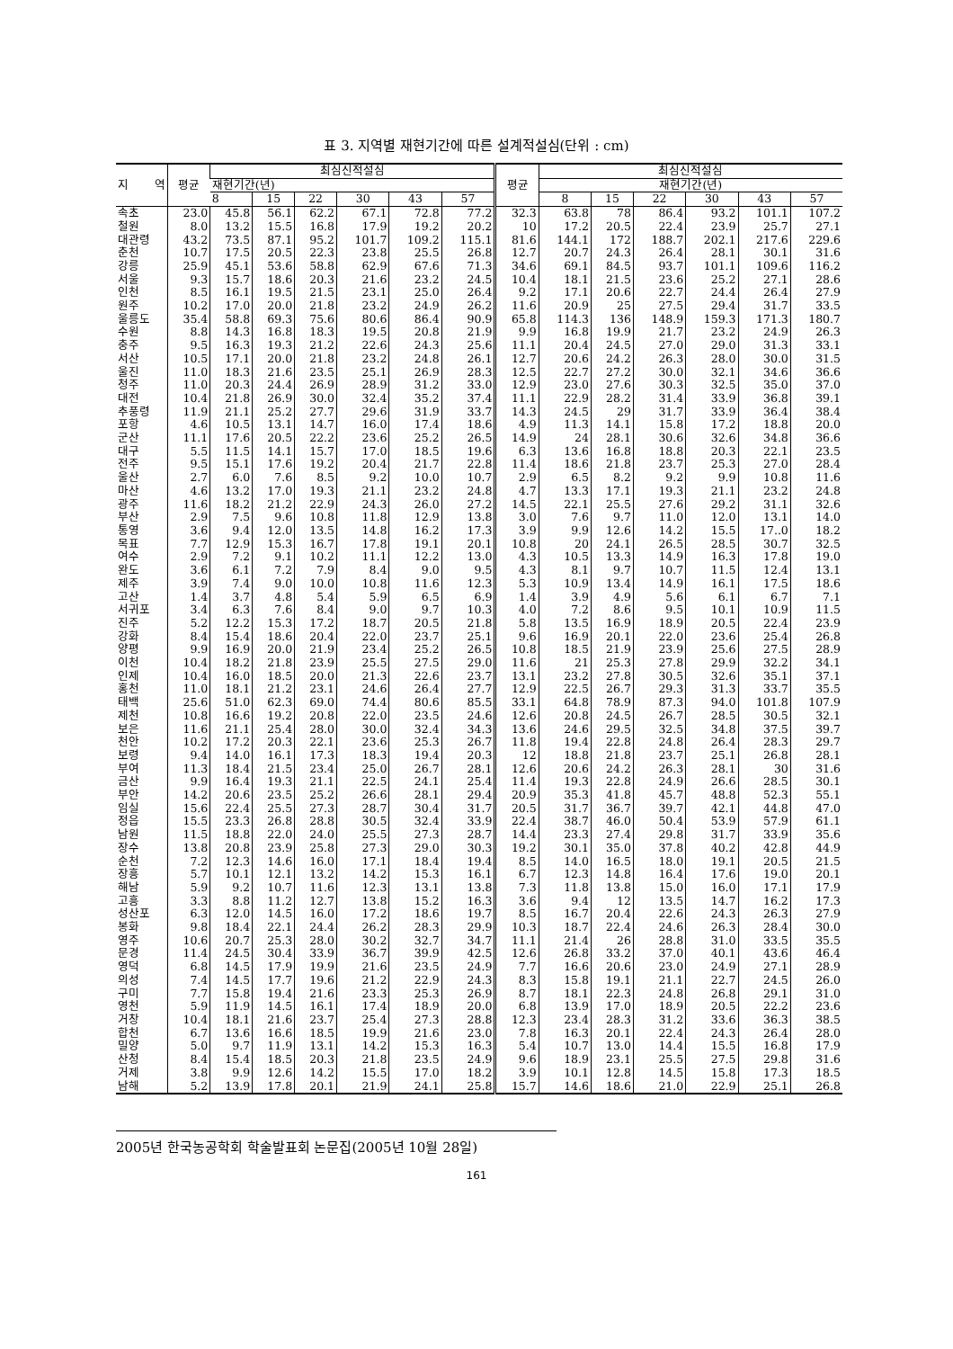표 3. 지역별 재현기간에 따른 설계적설심(단위 : cm)
| 지 역 | 평균 | 최심신적설심 | | | | | | 평균 | 최심신적설심 | | | | | |
| --- | --- | --- | --- | --- | --- | --- | --- | --- | --- | --- | --- | --- | --- | --- |
| | | 재현기간(년) | | | | | | | 재현기간(년) | | | | | |
| | | 8 | 15 | 22 | 30 | 43 | 57 | | 8 | 15 | 22 | 30 | 43 | 57 |
| 속초 | 23.0 | 45.8 | 56.1 | 62.2 | 67.1 | 72.8 | 77.2 | 32.3 | 63.8 | 78 | 86.4 | 93.2 | 101.1 | 107.2 |
| 철원 | 8.0 | 13.2 | 15.5 | 16.8 | 17.9 | 19.2 | 20.2 | 10 | 17.2 | 20.5 | 22.4 | 23.9 | 25.7 | 27.1 |
| 대관령 | 43.2 | 73.5 | 87.1 | 95.2 | 101.7 | 109.2 | 115.1 | 81.6 | 144.1 | 172 | 188.7 | 202.1 | 217.6 | 229.6 |
| 춘천 | 10.7 | 17.5 | 20.5 | 22.3 | 23.8 | 25.5 | 26.8 | 12.7 | 20.7 | 24.3 | 26.4 | 28.1 | 30.1 | 31.6 |
| 강릉 | 25.9 | 45.1 | 53.6 | 58.8 | 62.9 | 67.6 | 71.3 | 34.6 | 69.1 | 84.5 | 93.7 | 101.1 | 109.6 | 116.2 |
| 서울 | 9.3 | 15.7 | 18.6 | 20.3 | 21.6 | 23.2 | 24.5 | 10.4 | 18.1 | 21.5 | 23.6 | 25.2 | 27.1 | 28.6 |
| 인천 | 8.5 | 16.1 | 19.5 | 21.5 | 23.1 | 25.0 | 26.4 | 9.2 | 17.1 | 20.6 | 22.7 | 24.4 | 26.4 | 27.9 |
| 원주 | 10.2 | 17.0 | 20.0 | 21.8 | 23.2 | 24.9 | 26.2 | 11.6 | 20.9 | 25 | 27.5 | 29.4 | 31.7 | 33.5 |
| 울릉도 | 35.4 | 58.8 | 69.3 | 75.6 | 80.6 | 86.4 | 90.9 | 65.8 | 114.3 | 136 | 148.9 | 159.3 | 171.3 | 180.7 |
| 수원 | 8.8 | 14.3 | 16.8 | 18.3 | 19.5 | 20.8 | 21.9 | 9.9 | 16.8 | 19.9 | 21.7 | 23.2 | 24.9 | 26.3 |
| 충주 | 9.5 | 16.3 | 19.3 | 21.2 | 22.6 | 24.3 | 25.6 | 11.1 | 20.4 | 24.5 | 27.0 | 29.0 | 31.3 | 33.1 |
| 서산 | 10.5 | 17.1 | 20.0 | 21.8 | 23.2 | 24.8 | 26.1 | 12.7 | 20.6 | 24.2 | 26.3 | 28.0 | 30.0 | 31.5 |
| 울진 | 11.0 | 18.3 | 21.6 | 23.5 | 25.1 | 26.9 | 28.3 | 12.5 | 22.7 | 27.2 | 30.0 | 32.1 | 34.6 | 36.6 |
| 청주 | 11.0 | 20.3 | 24.4 | 26.9 | 28.9 | 31.2 | 33.0 | 12.9 | 23.0 | 27.6 | 30.3 | 32.5 | 35.0 | 37.0 |
| 대전 | 10.4 | 21.8 | 26.9 | 30.0 | 32.4 | 35.2 | 37.4 | 11.1 | 22.9 | 28.2 | 31.4 | 33.9 | 36.8 | 39.1 |
| 추풍령 | 11.9 | 21.1 | 25.2 | 27.7 | 29.6 | 31.9 | 33.7 | 14.3 | 24.5 | 29 | 31.7 | 33.9 | 36.4 | 38.4 |
| 포항 | 4.6 | 10.5 | 13.1 | 14.7 | 16.0 | 17.4 | 18.6 | 4.9 | 11.3 | 14.1 | 15.8 | 17.2 | 18.8 | 20.0 |
| 군산 | 11.1 | 17.6 | 20.5 | 22.2 | 23.6 | 25.2 | 26.5 | 14.9 | 24 | 28.1 | 30.6 | 32.6 | 34.8 | 36.6 |
| 대구 | 5.5 | 11.5 | 14.1 | 15.7 | 17.0 | 18.5 | 19.6 | 6.3 | 13.6 | 16.8 | 18.8 | 20.3 | 22.1 | 23.5 |
| 전주 | 9.5 | 15.1 | 17.6 | 19.2 | 20.4 | 21.7 | 22.8 | 11.4 | 18.6 | 21.8 | 23.7 | 25.3 | 27.0 | 28.4 |
| 울산 | 2.7 | 6.0 | 7.6 | 8.5 | 9.2 | 10.0 | 10.7 | 2.9 | 6.5 | 8.2 | 9.2 | 9.9 | 10.8 | 11.6 |
| 마산 | 4.6 | 13.2 | 17.0 | 19.3 | 21.1 | 23.2 | 24.8 | 4.7 | 13.3 | 17.1 | 19.3 | 21.1 | 23.2 | 24.8 |
| 광주 | 11.6 | 18.2 | 21.2 | 22.9 | 24.3 | 26.0 | 27.2 | 14.5 | 22.1 | 25.5 | 27.6 | 29.2 | 31.1 | 32.6 |
| 부산 | 2.9 | 7.5 | 9.6 | 10.8 | 11.8 | 12.9 | 13.8 | 3.0 | 7.6 | 9.7 | 11.0 | 12.0 | 13.1 | 14.0 |
| 통영 | 3.6 | 9.4 | 12.0 | 13.5 | 14.8 | 16.2 | 17.3 | 3.9 | 9.9 | 12.6 | 14.2 | 15.5 | 17..0 | 18.2 |
| 목표 | 7.7 | 12.9 | 15.3 | 16.7 | 17.8 | 19.1 | 20.1 | 10.8 | 20 | 24.1 | 26.5 | 28.5 | 30.7 | 32.5 |
| 여수 | 2.9 | 7.2 | 9.1 | 10.2 | 11.1 | 12.2 | 13.0 | 4.3 | 10.5 | 13.3 | 14.9 | 16.3 | 17.8 | 19.0 |
| 완도 | 3.6 | 6.1 | 7.2 | 7.9 | 8.4 | 9.0 | 9.5 | 4.3 | 8.1 | 9.7 | 10.7 | 11.5 | 12.4 | 13.1 |
| 제주 | 3.9 | 7.4 | 9.0 | 10.0 | 10.8 | 11.6 | 12.3 | 5.3 | 10.9 | 13.4 | 14.9 | 16.1 | 17.5 | 18.6 |
| 고산 | 1.4 | 3.7 | 4.8 | 5.4 | 5.9 | 6.5 | 6.9 | 1.4 | 3.9 | 4.9 | 5.6 | 6.1 | 6.7 | 7.1 |
| 서귀포 | 3.4 | 6.3 | 7.6 | 8.4 | 9.0 | 9.7 | 10.3 | 4.0 | 7.2 | 8.6 | 9.5 | 10.1 | 10.9 | 11.5 |
| 진주 | 5.2 | 12.2 | 15.3 | 17.2 | 18.7 | 20.5 | 21.8 | 5.8 | 13.5 | 16.9 | 18.9 | 20.5 | 22.4 | 23.9 |
| 강화 | 8.4 | 15.4 | 18.6 | 20.4 | 22.0 | 23.7 | 25.1 | 9.6 | 16.9 | 20.1 | 22.0 | 23.6 | 25.4 | 26.8 |
| 양평 | 9.9 | 16.9 | 20.0 | 21.9 | 23.4 | 25.2 | 26.5 | 10.8 | 18.5 | 21.9 | 23.9 | 25.6 | 27.5 | 28.9 |
| 이천 | 10.4 | 18.2 | 21.8 | 23.9 | 25.5 | 27.5 | 29.0 | 11.6 | 21 | 25.3 | 27.8 | 29.9 | 32.2 | 34.1 |
| 인제 | 10.4 | 16.0 | 18.5 | 20.0 | 21.3 | 22.6 | 23.7 | 13.1 | 23.2 | 27.8 | 30.5 | 32.6 | 35.1 | 37.1 |
| 홍천 | 11.0 | 18.1 | 21.2 | 23.1 | 24.6 | 26.4 | 27.7 | 12.9 | 22.5 | 26.7 | 29.3 | 31.3 | 33.7 | 35.5 |
| 태백 | 25.6 | 51.0 | 62.3 | 69.0 | 74.4 | 80.6 | 85.5 | 33.1 | 64.8 | 78.9 | 87.3 | 94.0 | 101.8 | 107.9 |
| 제천 | 10.8 | 16.6 | 19.2 | 20.8 | 22.0 | 23.5 | 24.6 | 12.6 | 20.8 | 24.5 | 26.7 | 28.5 | 30.5 | 32.1 |
| 보은 | 11.6 | 21.1 | 25.4 | 28.0 | 30.0 | 32.4 | 34.3 | 13.6 | 24.6 | 29.5 | 32.5 | 34.8 | 37.5 | 39.7 |
| 천안 | 10.2 | 17.2 | 20.3 | 22.1 | 23.6 | 25.3 | 26.7 | 11.8 | 19.4 | 22.8 | 24.8 | 26.4 | 28.3 | 29.7 |
| 보령 | 9.4 | 14.0 | 16.1 | 17.3 | 18.3 | 19.4 | 20.3 | 12 | 18.8 | 21.8 | 23.7 | 25.1 | 26.8 | 28.1 |
| 부여 | 11.3 | 18.4 | 21.5 | 23.4 | 25.0 | 26.7 | 28.1 | 12.6 | 20.6 | 24.2 | 26.3 | 28.1 | 30 | 31.6 |
| 금산 | 9.9 | 16.4 | 19.3 | 21.1 | 22.5 | 24.1 | 25.4 | 11.4 | 19.3 | 22.8 | 24.9 | 26.6 | 28.5 | 30.1 |
| 부안 | 14.2 | 20.6 | 23.5 | 25.2 | 26.6 | 28.1 | 29.4 | 20.9 | 35.3 | 41.8 | 45.7 | 48.8 | 52.3 | 55.1 |
| 임실 | 15.6 | 22.4 | 25.5 | 27.3 | 28.7 | 30.4 | 31.7 | 20.5 | 31.7 | 36.7 | 39.7 | 42.1 | 44.8 | 47.0 |
| 정읍 | 15.5 | 23.3 | 26.8 | 28.8 | 30.5 | 32.4 | 33.9 | 22.4 | 38.7 | 46.0 | 50.4 | 53.9 | 57.9 | 61.1 |
| 남원 | 11.5 | 18.8 | 22.0 | 24.0 | 25.5 | 27.3 | 28.7 | 14.4 | 23.3 | 27.4 | 29.8 | 31.7 | 33.9 | 35.6 |
| 장수 | 13.8 | 20.8 | 23.9 | 25.8 | 27.3 | 29.0 | 30.3 | 19.2 | 30.1 | 35.0 | 37.8 | 40.2 | 42.8 | 44.9 |
| 순천 | 7.2 | 12.3 | 14.6 | 16.0 | 17.1 | 18.4 | 19.4 | 8.5 | 14.0 | 16.5 | 18.0 | 19.1 | 20.5 | 21.5 |
| 장흥 | 5.7 | 10.1 | 12.1 | 13.2 | 14.2 | 15.3 | 16.1 | 6.7 | 12.3 | 14.8 | 16.4 | 17.6 | 19.0 | 20.1 |
| 해남 | 5.9 | 9.2 | 10.7 | 11.6 | 12.3 | 13.1 | 13.8 | 7.3 | 11.8 | 13.8 | 15.0 | 16.0 | 17.1 | 17.9 |
| 고흥 | 3.3 | 8.8 | 11.2 | 12.7 | 13.8 | 15.2 | 16.3 | 3.6 | 9.4 | 12 | 13.5 | 14.7 | 16.2 | 17.3 |
| 성산포 | 6.3 | 12.0 | 14.5 | 16.0 | 17.2 | 18.6 | 19.7 | 8.5 | 16.7 | 20.4 | 22.6 | 24.3 | 26.3 | 27.9 |
| 봉화 | 9.8 | 18.4 | 22.1 | 24.4 | 26.2 | 28.3 | 29.9 | 10.3 | 18.7 | 22.4 | 24.6 | 26.3 | 28.4 | 30.0 |
| 영주 | 10.6 | 20.7 | 25.3 | 28.0 | 30.2 | 32.7 | 34.7 | 11.1 | 21.4 | 26 | 28.8 | 31.0 | 33.5 | 35.5 |
| 문경 | 11.4 | 24.5 | 30.4 | 33.9 | 36.7 | 39.9 | 42.5 | 12.6 | 26.8 | 33.2 | 37.0 | 40.1 | 43.6 | 46.4 |
| 영덕 | 6.8 | 14.5 | 17.9 | 19.9 | 21.6 | 23.5 | 24.9 | 7.7 | 16.6 | 20.6 | 23.0 | 24.9 | 27.1 | 28.9 |
| 의성 | 7.4 | 14.5 | 17.7 | 19.6 | 21.2 | 22.9 | 24.3 | 8.3 | 15.8 | 19.1 | 21.1 | 22.7 | 24.5 | 26.0 |
| 구미 | 7.7 | 15.8 | 19.4 | 21.6 | 23.3 | 25.3 | 26.9 | 8.7 | 18.1 | 22.3 | 24.8 | 26.8 | 29.1 | 31.0 |
| 영천 | 5.9 | 11.9 | 14.5 | 16.1 | 17.4 | 18.9 | 20.0 | 6.8 | 13.9 | 17.0 | 18.9 | 20.5 | 22.2 | 23.6 |
| 거창 | 10.4 | 18.1 | 21.6 | 23.7 | 25.4 | 27.3 | 28.8 | 12.3 | 23.4 | 28.3 | 31.2 | 33.6 | 36.3 | 38.5 |
| 합천 | 6.7 | 13.6 | 16.6 | 18.5 | 19.9 | 21.6 | 23.0 | 7.8 | 16.3 | 20.1 | 22.4 | 24.3 | 26.4 | 28.0 |
| 밀양 | 5.0 | 9.7 | 11.9 | 13.1 | 14.2 | 15.3 | 16.3 | 5.4 | 10.7 | 13.0 | 14.4 | 15.5 | 16.8 | 17.9 |
| 산청 | 8.4 | 15.4 | 18.5 | 20.3 | 21.8 | 23.5 | 24.9 | 9.6 | 18.9 | 23.1 | 25.5 | 27.5 | 29.8 | 31.6 |
| 거제 | 3.8 | 9.9 | 12.6 | 14.2 | 15.5 | 17.0 | 18.2 | 3.9 | 10.1 | 12.8 | 14.5 | 15.8 | 17.3 | 18.5 |
| 남해 | 5.2 | 13.9 | 17.8 | 20.1 | 21.9 | 24.1 | 25.8 | 15.7 | 14.6 | 18.6 | 21.0 | 22.9 | 25.1 | 26.8 |
2005년 한국농공학회 학술발표회 논문집(2005년 10월 28일)
161